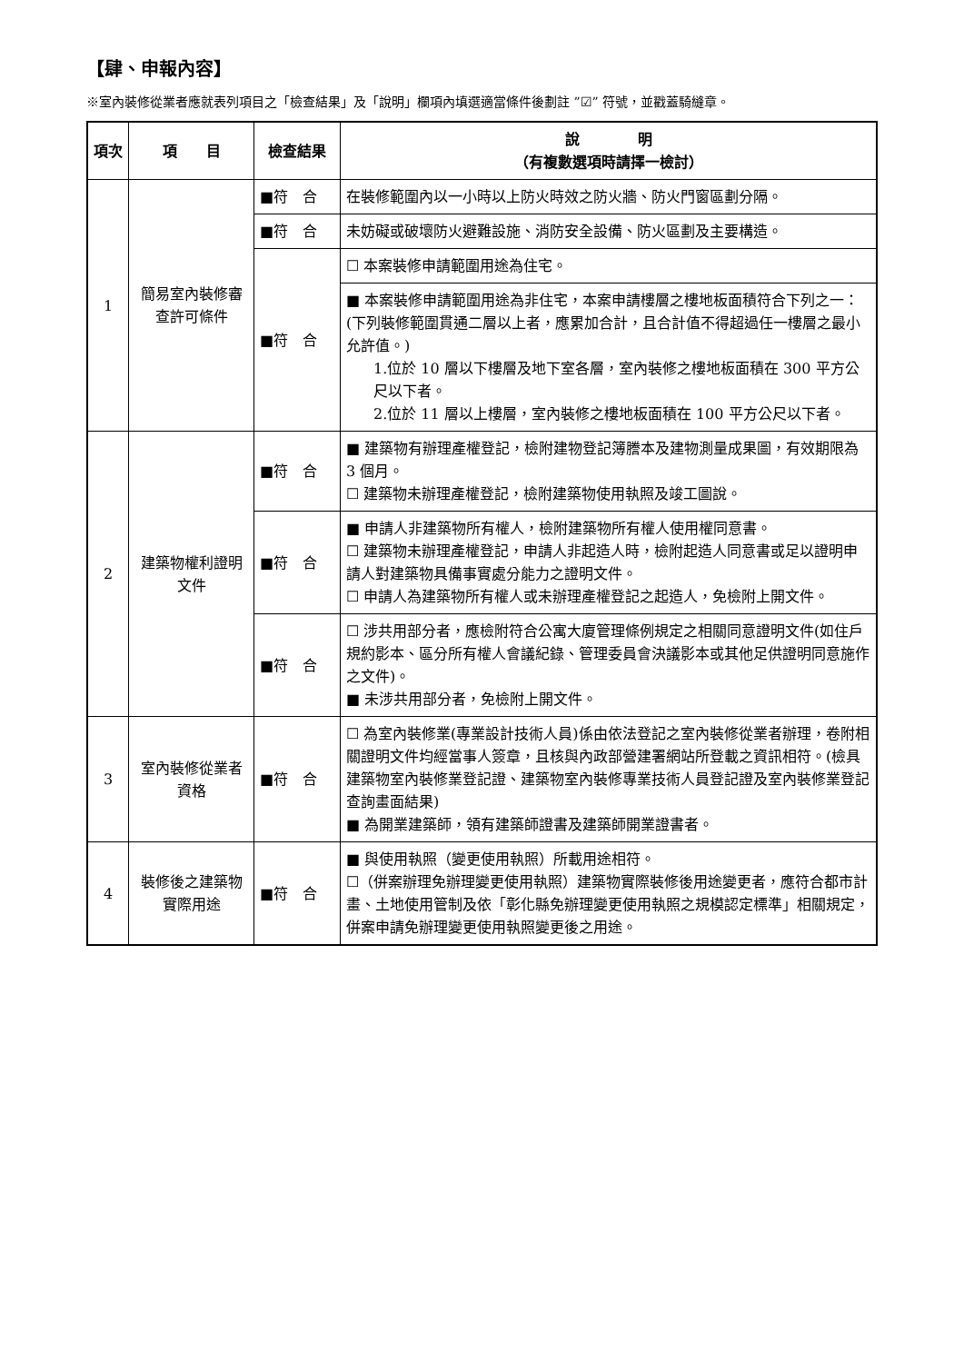【肆、申報內容】
※室內裝修從業者應就表列項目之「檢查結果」及「說明」欄項內填選適當條件後劃註 ”☑” 符號，並戳蓋騎縫章。
| 項次 | 項 目 | 檢查結果 | 說 明 （有複數選項時請擇一檢討） |
| --- | --- | --- | --- |
| 1 | 簡易室內裝修審查許可條件 | ■符 合 | 在裝修範圍內以一小時以上防火時效之防火牆、防火門窗區劃分隔。 |
| | | ■符 合 | 未妨礙或破壞防火避難設施、消防安全設備、防火區劃及主要構造。 |
| | | ■符 合 | ☐ 本案裝修申請範圍用途為住宅。 |
| | | | ■ 本案裝修申請範圍用途為非住宅，本案申請樓層之樓地板面積符合下列之一：(下列裝修範圍貫通二層以上者，應累加合計，且合計值不得超過任一樓層之最小允許值。) 1.位於 10 層以下樓層及地下室各層，室內裝修之樓地板面積在 300 平方公尺以下者。 2.位於 11 層以上樓層，室內裝修之樓地板面積在 100 平方公尺以下者。 |
| 2 | 建築物權利證明文件 | ■符 合 | ■ 建築物有辦理產權登記，檢附建物登記簿謄本及建物測量成果圖，有效期限為 3 個月。 ☐ 建築物未辦理產權登記，檢附建築物使用執照及竣工圖說。 |
| | | ■符 合 | ■ 申請人非建築物所有權人，檢附建築物所有權人使用權同意書。 ☐ 建築物未辦理產權登記，申請人非起造人時，檢附起造人同意書或足以證明申請人對建築物具備事實處分能力之證明文件。 ☐ 申請人為建築物所有權人或未辦理產權登記之起造人，免檢附上開文件。 |
| | | ■符 合 | ☐ 涉共用部分者，應檢附符合公寓大廈管理條例規定之相關同意證明文件(如住戶規約影本、區分所有權人會議紀錄、管理委員會決議影本或其他足供證明同意施作之文件)。 ■ 未涉共用部分者，免檢附上開文件。 |
| 3 | 室內裝修從業者資格 | ■符 合 | ☐ 為室內裝修業(專業設計技術人員)係由依法登記之室內裝修從業者辦理，卷附相關證明文件均經當事人簽章，且核與內政部營建署網站所登載之資訊相符。(檢具建築物室內裝修業登記證、建築物室內裝修專業技術人員登記證及室內裝修業登記查詢畫面結果) ■ 為開業建築師，領有建築師證書及建築師開業證書者。 |
| 4 | 裝修後之建築物實際用途 | ■符 合 | ■ 與使用執照（變更使用執照）所載用途相符。 ☐（併案辦理免辦理變更使用執照）建築物實際裝修後用途變更者，應符合都市計畫、土地使用管制及依「彰化縣免辦理變更使用執照之規模認定標準」相關規定，併案申請免辦理變更使用執照變更後之用途。 |